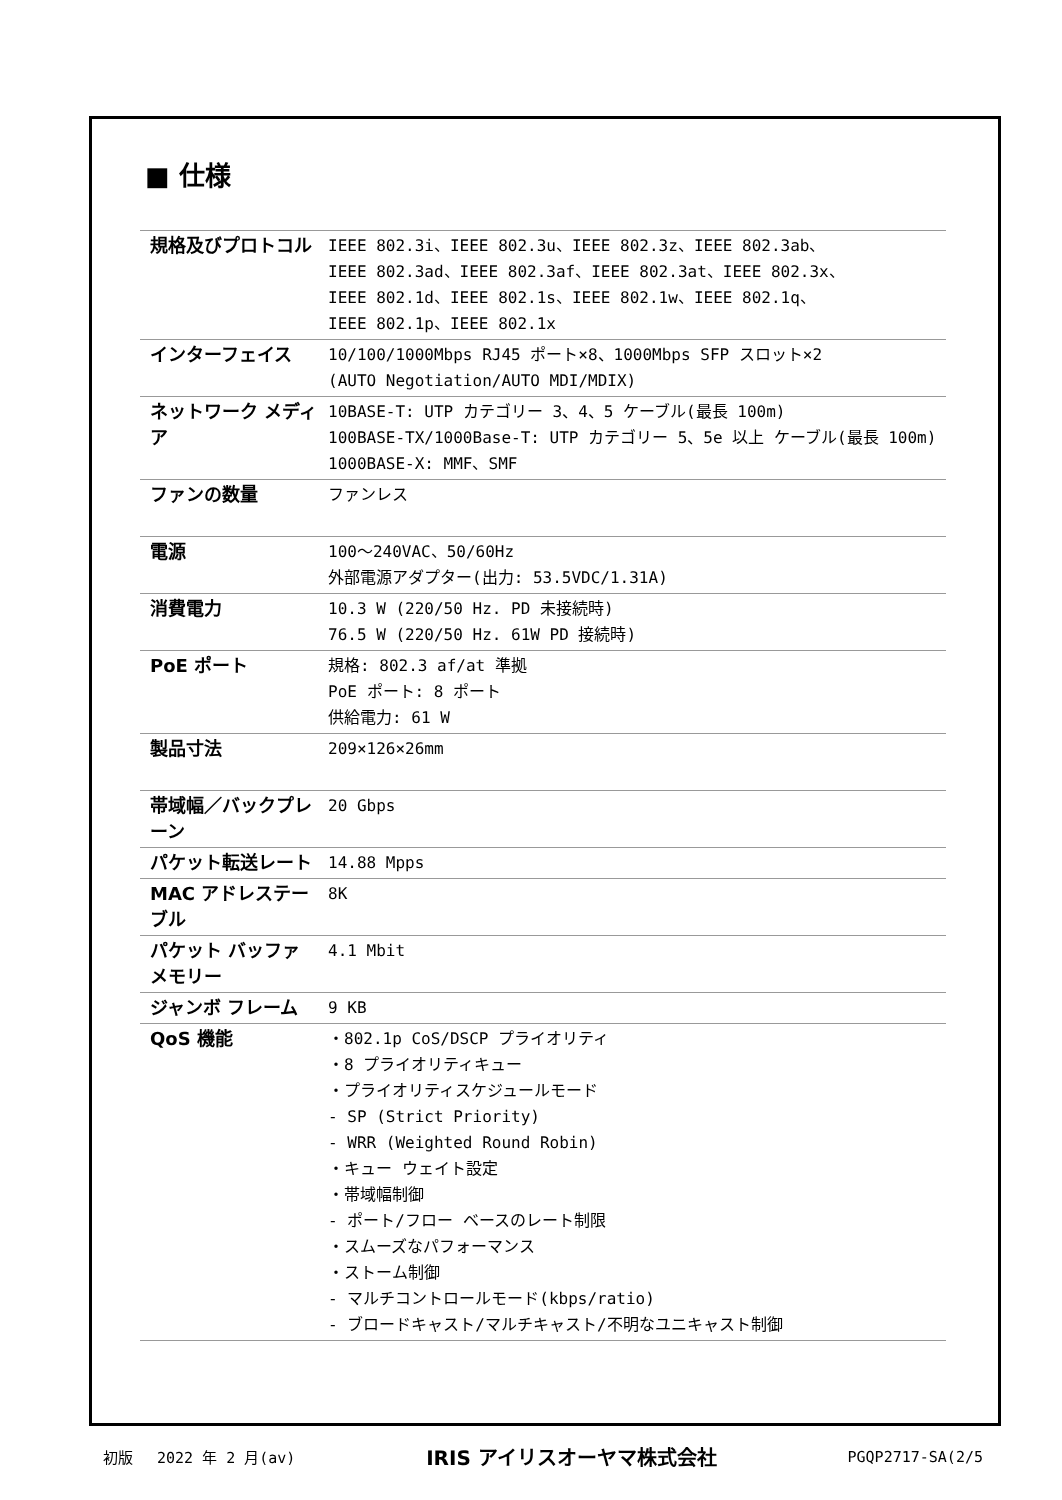■ 仕様
| 規格及びプロトコル | IEEE 802.3i、IEEE 802.3u、IEEE 802.3z、IEEE 802.3ab、 IEEE 802.3ad、IEEE 802.3af、IEEE 802.3at、IEEE 802.3x、 IEEE 802.1d、IEEE 802.1s、IEEE 802.1w、IEEE 802.1q、 IEEE 802.1p、IEEE 802.1x |
| インターフェイス | 10/100/1000Mbps RJ45 ポート×8、1000Mbps SFP スロット×2 (AUTO Negotiation/AUTO MDI/MDIX) |
| ネットワーク メディア | 10BASE-T: UTP カテゴリー 3、4、5 ケーブル(最長 100m) 100BASE-TX/1000Base-T: UTP カテゴリー 5、5e 以上 ケーブル(最長 100m) 1000BASE-X: MMF、SMF |
| ファンの数量 | ファンレス |
| 電源 | 100～240VAC、50/60Hz 外部電源アダプター(出力: 53.5VDC/1.31A) |
| 消費電力 | 10.3 W (220/50 Hz. PD 未接続時) 76.5 W (220/50 Hz. 61W PD 接続時) |
| PoE ポート | 規格: 802.3 af/at 準拠 PoE ポート: 8 ポート 供給電力: 61 W |
| 製品寸法 | 209×126×26mm |
| 帯域幅／バックプレーン | 20 Gbps |
| パケット転送レート | 14.88 Mpps |
| MAC アドレステーブル | 8K |
| パケット バッファメモリー | 4.1 Mbit |
| ジャンボ フレーム | 9 KB |
| QoS 機能 | ・802.1p CoS/DSCP プライオリティ ・8 プライオリティキュー ・プライオリティスケジュールモード - SP (Strict Priority) - WRR (Weighted Round Robin) ・キュー ウェイト設定 ・帯域幅制御 - ポート/フロー ベースのレート制限 ・スムーズなパフォーマンス ・ストーム制御 - マルチコントロールモード(kbps/ratio) - ブロードキャスト/マルチキャスト/不明なユニキャスト制御 |
初版　 2022 年 2 月(av) IRIS アイリスオーヤマ株式会社 PGQP2717-SA(2/5